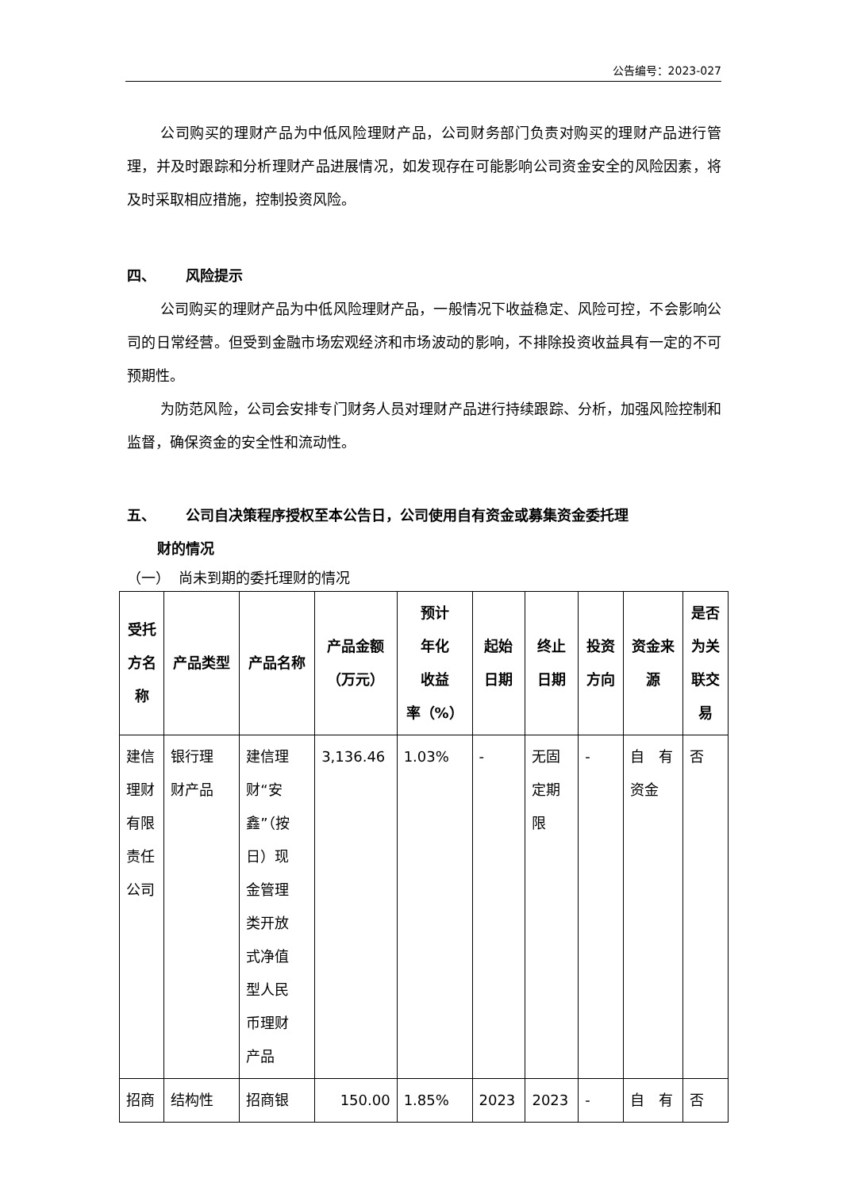公告编号：2023-027
公司购买的理财产品为中低风险理财产品，公司财务部门负责对购买的理财产品进行管理，并及时跟踪和分析理财产品进展情况，如发现存在可能影响公司资金安全的风险因素，将及时采取相应措施，控制投资风险。
四、 风险提示
公司购买的理财产品为中低风险理财产品，一般情况下收益稳定、风险可控，不会影响公司的日常经营。但受到金融市场宏观经济和市场波动的影响，不排除投资收益具有一定的不可预期性。
为防范风险，公司会安排专门财务人员对理财产品进行持续跟踪、分析，加强风险控制和监督，确保资金的安全性和流动性。
五、 公司自决策程序授权至本公告日，公司使用自有资金或募集资金委托理
财的情况
（一） 尚未到期的委托理财的情况
| 受托 方名 称 | 产品类型 | 产品名称 | 产品金额 （万元） | 预计 年化 收益 率（%） | 起始 日期 | 终止 日期 | 投资 方向 | 资金来 源 | 是否 为关 联交 易 |
| --- | --- | --- | --- | --- | --- | --- | --- | --- | --- |
| 建信 理财 有限 责任 公司 | 银行理 财产品 | 建信理 财“安 鑫”（按 日）现 金管理 类开放 式净值 型人民 币理财 产品 | 3,136.46 | 1.03% | - | 无固 定期 限 | - | 自 有 资金 | 否 |
| 招商 | 结构性 | 招商银 | 150.00 | 1.85% | 2023 | 2023 | - | 自 有 | 否 |